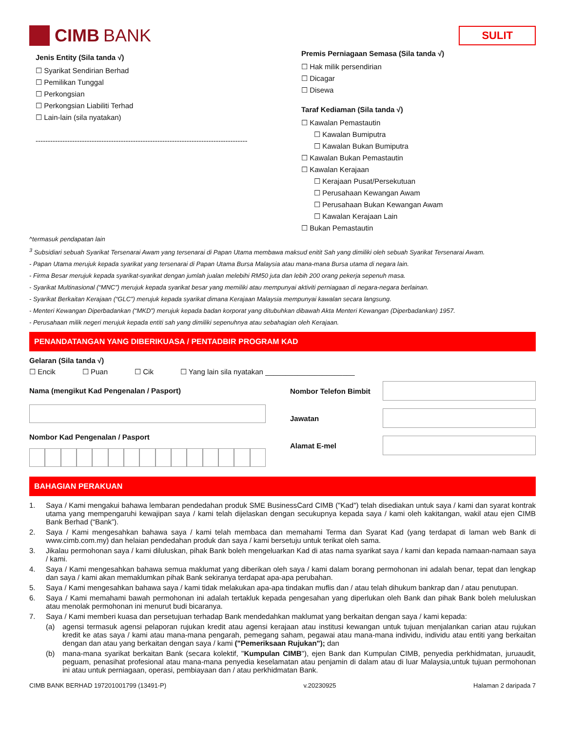CIMB BANK
SULIT
Jenis Entity (Sila tanda √)
☐ Syarikat Sendirian Berhad
☐ Pemilikan Tunggal
☐ Perkongsian
☐ Perkongsian Liabiliti Terhad
☐ Lain-lain (sila nyatakan)
---------------------------------------------------------------------------------------
Premis Perniagaan Semasa (Sila tanda √)
☐ Hak milik persendirian
☐ Dicagar
☐ Disewa
Taraf Kediaman (Sila tanda √)
☐ Kawalan Pemastautin
☐ Kawalan Bumiputra
☐ Kawalan Bukan Bumiputra
☐ Kawalan Bukan Pemastautin
☐ Kawalan Kerajaan
☐ Kerajaan Pusat/Persekutuan
☐ Perusahaan Kewangan Awam
☐ Perusahaan Bukan Kewangan Awam
☐ Kawalan Kerajaan Lain
☐ Bukan Pemastautin
^termasuk pendapatan lain
<sup>3</sup> Subsidiari sebuah Syarikat Tersenarai Awam yang tersenarai di Papan Utama membawa maksud enitit Sah yang dimiliki oleh sebuah Syarikat Tersenarai Awam.
- Papan Utama merujuk kepada syarikat yang tersenarai di Papan Utama Bursa Malaysia atau mana-mana Bursa utama di negara lain.
- Firma Besar merujuk kepada syarikat-syarikat dengan jumlah jualan melebihi RM50 juta dan lebih 200 orang pekerja sepenuh masa.
- Syarikat Multinasional (“MNC”) merujuk kepada syarikat besar yang memiliki atau mempunyai aktiviti perniagaan di negara-negara berlainan.
- Syarikat Berkaitan Kerajaan (“GLC”) merujuk kepada syarikat dimana Kerajaan Malaysia mempunyai kawalan secara langsung.
- Menteri Kewangan Diperbadankan (“MKD”) merujuk kepada badan korporat yang ditubuhkan dibawah Akta Menteri Kewangan (Diperbadankan) 1957.
- Perusahaan milik negeri merujuk kepada entiti sah yang dimiliki sepenuhnya atau sebahagian oleh Kerajaan.
PENANDATANGAN YANG DIBERIKUASA / PENTADBIR PROGRAM KAD
Gelaran (Sila tanda √)
☐ Encik ☐ Puan ☐ Cik ☐ Yang lain sila nyatakan ______________________
Nama (mengikut Kad Pengenalan / Pasport)
Nombor Kad Pengenalan / Pasport
Nombor Telefon Bimbit
Jawatan
Alamat E-mel
BAHAGIAN PERAKUAN
1. Saya / Kami mengakui bahawa lembaran pendedahan produk SME BusinessCard CIMB ("Kad") telah disediakan untuk saya / kami dan syarat kontrak utama yang mempengaruhi kewajipan saya / kami telah dijelaskan dengan secukupnya kepada saya / kami oleh kakitangan, wakil atau ejen CIMB Bank Berhad (“Bank”).
2. Saya / Kami mengesahkan bahawa saya / kami telah membaca dan memahami Terma dan Syarat Kad (yang terdapat di laman web Bank di www.cimb.com.my) dan helaian pendedahan produk dan saya / kami bersetuju untuk terikat oleh sama.
3. Jikalau permohonan saya / kami diluluskan, pihak Bank boleh mengeluarkan Kad di atas nama syarikat saya / kami dan kepada namaan-namaan saya / kami.
4. Saya / Kami mengesahkan bahawa semua maklumat yang diberikan oleh saya / kami dalam borang permohonan ini adalah benar, tepat dan lengkap dan saya / kami akan memaklumkan pihak Bank sekiranya terdapat apa-apa perubahan.
5. Saya / Kami mengesahkan bahawa saya / kami tidak melakukan apa-apa tindakan muflis dan / atau telah dihukum bankrap dan / atau penutupan.
6. Saya / Kami memahami bawah permohonan ini adalah tertakluk kepada pengesahan yang diperlukan oleh Bank dan pihak Bank boleh meluluskan atau menolak permohonan ini menurut budi bicaranya.
7. Saya / Kami memberi kuasa dan persetujuan terhadap Bank mendedahkan maklumat yang berkaitan dengan saya / kami kepada:
(a) agensi termasuk agensi pelaporan rujukan kredit atau agensi kerajaan atau institusi kewangan untuk tujuan menjalankan carian atau rujukan kredit ke atas saya / kami atau mana-mana pengarah, pemegang saham, pegawai atau mana-mana individu, individu atau entiti yang berkaitan dengan dan atau yang berkaitan dengan saya / kami ("Pemeriksaan Rujukan"); dan
(b) mana-mana syarikat berkaitan Bank (secara kolektif, "Kumpulan CIMB"), ejen Bank dan Kumpulan CIMB, penyedia perkhidmatan, juruaudit, peguam, penasihat profesional atau mana-mana penyedia keselamatan atau penjamin di dalam atau di luar Malaysia,untuk tujuan permohonan ini atau untuk perniagaan, operasi, pembiayaan dan / atau perkhidmatan Bank.
CIMB BANK BERHAD 197201001799 (13491-P) v.20230925 Halaman 2 daripada 7